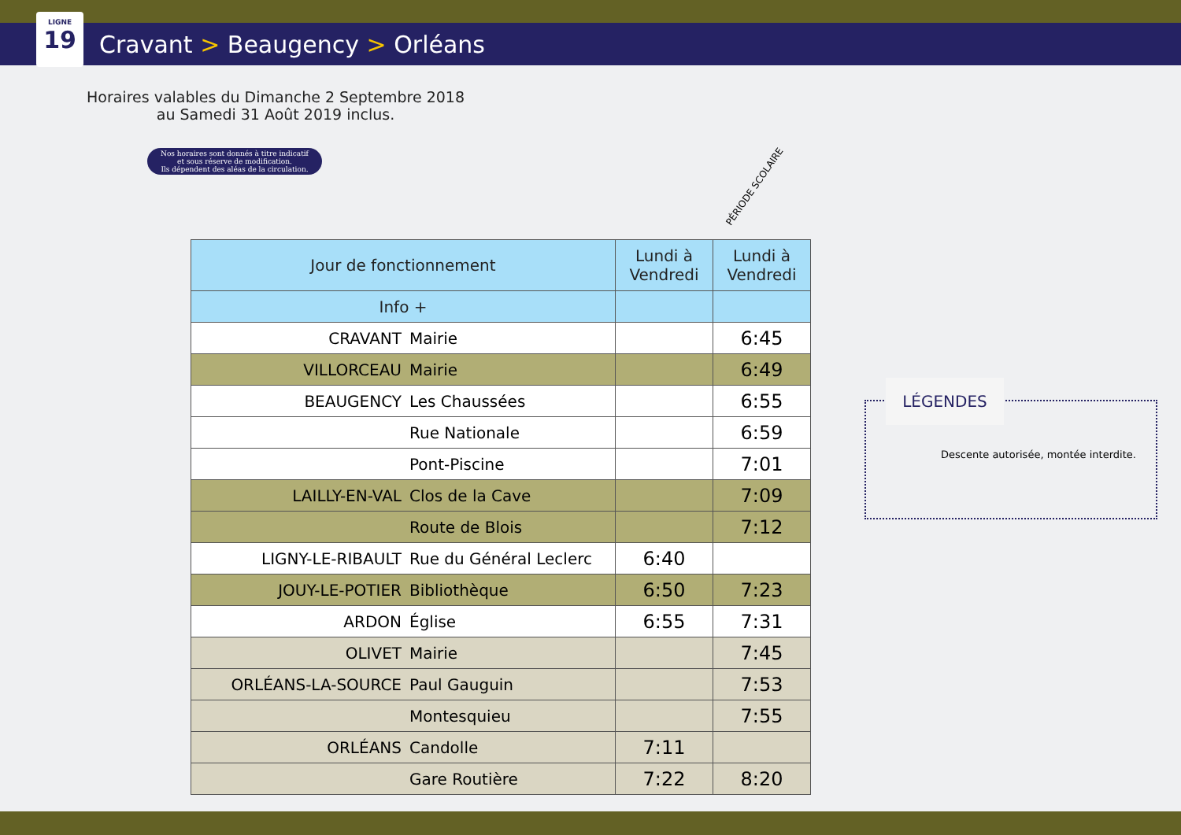LIGNE
19
Cravant > Beaugency > Orléans
Horaires valables du Dimanche 2 Septembre 2018
au Samedi 31 Août 2019 inclus.
Nos horaires sont donnés à titre indicatif
et sous réserve de modification.
Ils dépendent des aléas de la circulation.
PÉRIODE SCOLAIRE
| Jour de fonctionnement | | Lundi à Vendredi | Lundi à Vendredi |
| --- | --- | --- | --- |
| Info + | | | |
| CRAVANT | Mairie | | 6:45 |
| VILLORCEAU | Mairie | | 6:49 |
| BEAUGENCY | Les Chaussées | | 6:55 |
| | Rue Nationale | | 6:59 |
| | Pont-Piscine | | 7:01 |
| LAILLY-EN-VAL | Clos de la Cave | | 7:09 |
| | Route de Blois | | 7:12 |
| LIGNY-LE-RIBAULT | Rue du Général Leclerc | 6:40 | |
| JOUY-LE-POTIER | Bibliothèque | 6:50 | 7:23 |
| ARDON | Église | 6:55 | 7:31 |
| OLIVET | Mairie | | 7:45 |
| ORLÉANS-LA-SOURCE | Paul Gauguin | | 7:53 |
| | Montesquieu | | 7:55 |
| ORLÉANS | Candolle | 7:11 | |
| | Gare Routière | 7:22 | 8:20 |
LÉGENDES
Descente autorisée, montée interdite.